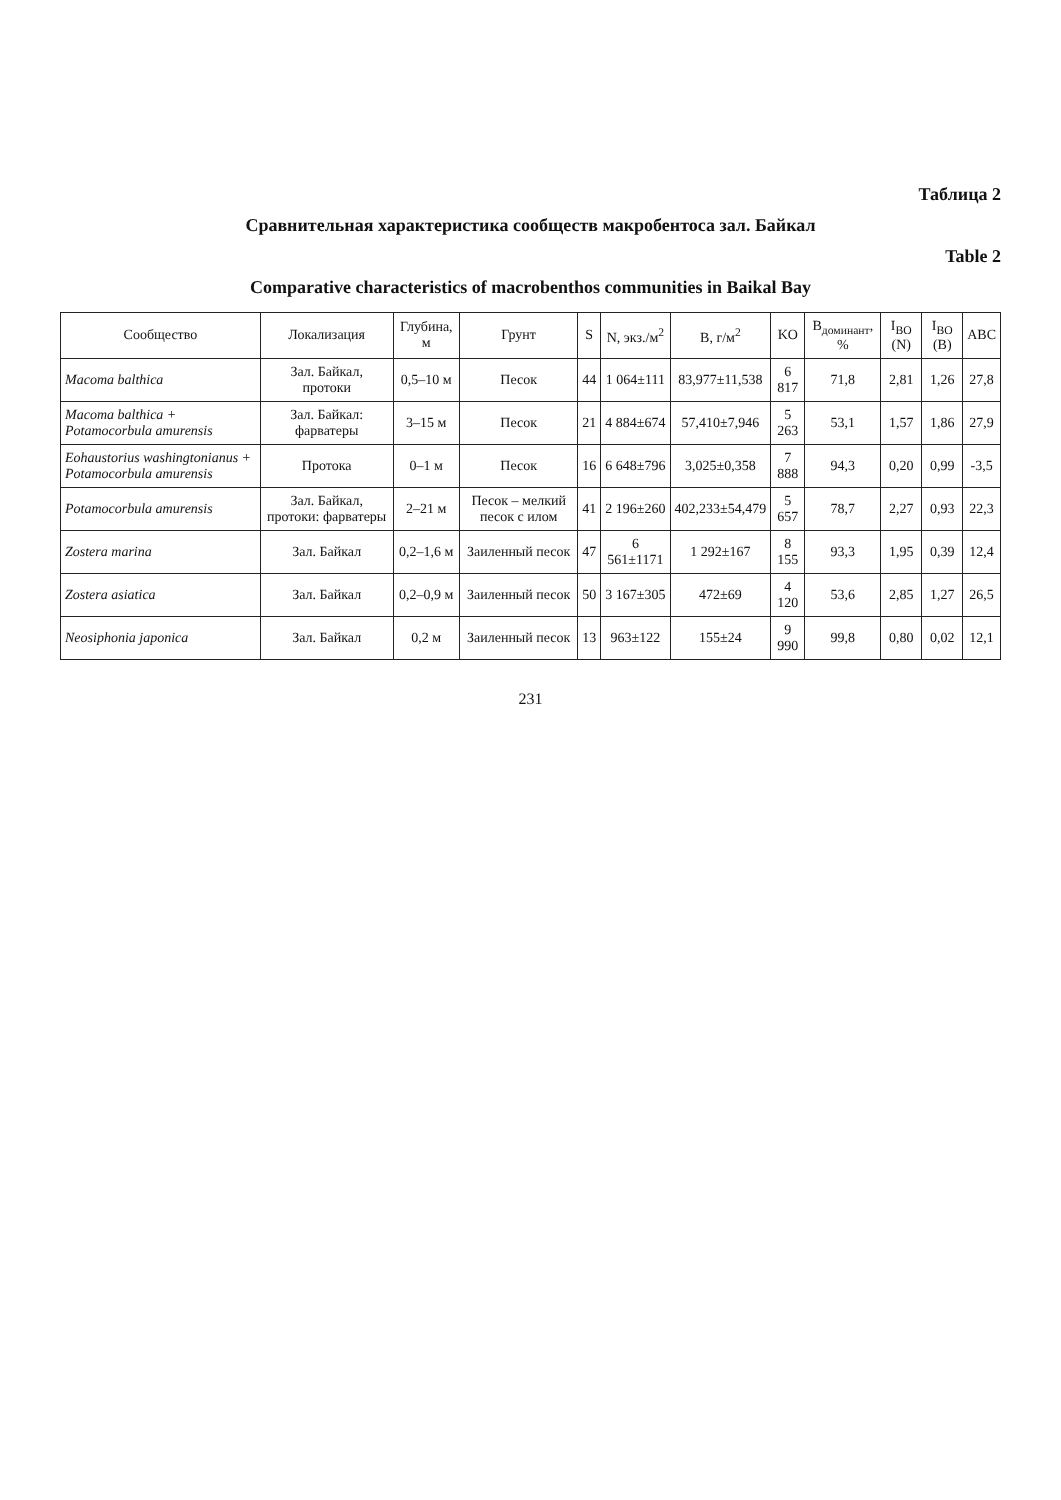Таблица 2
Сравнительная характеристика сообществ макробентоса зал. Байкал
Table 2
Comparative characteristics of macrobenthos communities in Baikal Bay
| Сообщество | Локализация | Глубина, м | Грунт | S | N, экз./м<sup>2</sup> | B, г/м<sup>2</sup> | KO | B<sub>доминант</sub>, % | I<sub>BO</sub> (N) | I<sub>BO</sub> (B) | ABC |
| --- | --- | --- | --- | --- | --- | --- | --- | --- | --- | --- | --- |
| Macoma balthica | Зал. Байкал, протоки | 0,5–10 м | Песок | 44 | 1 064±111 | 83,977±11,538 | 6 817 | 71,8 | 2,81 | 1,26 | 27,8 |
| Macoma balthica + Potamocorbula amurensis | Зал. Байкал: фарватеры | 3–15 м | Песок | 21 | 4 884±674 | 57,410±7,946 | 5 263 | 53,1 | 1,57 | 1,86 | 27,9 |
| Eohaustorius washingtonianus + Potamocorbula amurensis | Протока | 0–1 м | Песок | 16 | 6 648±796 | 3,025±0,358 | 7 888 | 94,3 | 0,20 | 0,99 | -3,5 |
| Potamocorbula amurensis | Зал. Байкал, протоки: фарватеры | 2–21 м | Песок – мелкий песок с илом | 41 | 2 196±260 | 402,233±54,479 | 5 657 | 78,7 | 2,27 | 0,93 | 22,3 |
| Zostera marina | Зал. Байкал | 0,2–1,6 м | Заиленный песок | 47 | 6 561±1171 | 1 292±167 | 8 155 | 93,3 | 1,95 | 0,39 | 12,4 |
| Zostera asiatica | Зал. Байкал | 0,2–0,9 м | Заиленный песок | 50 | 3 167±305 | 472±69 | 4 120 | 53,6 | 2,85 | 1,27 | 26,5 |
| Neosiphonia japonica | Зал. Байкал | 0,2 м | Заиленный песок | 13 | 963±122 | 155±24 | 9 990 | 99,8 | 0,80 | 0,02 | 12,1 |
231